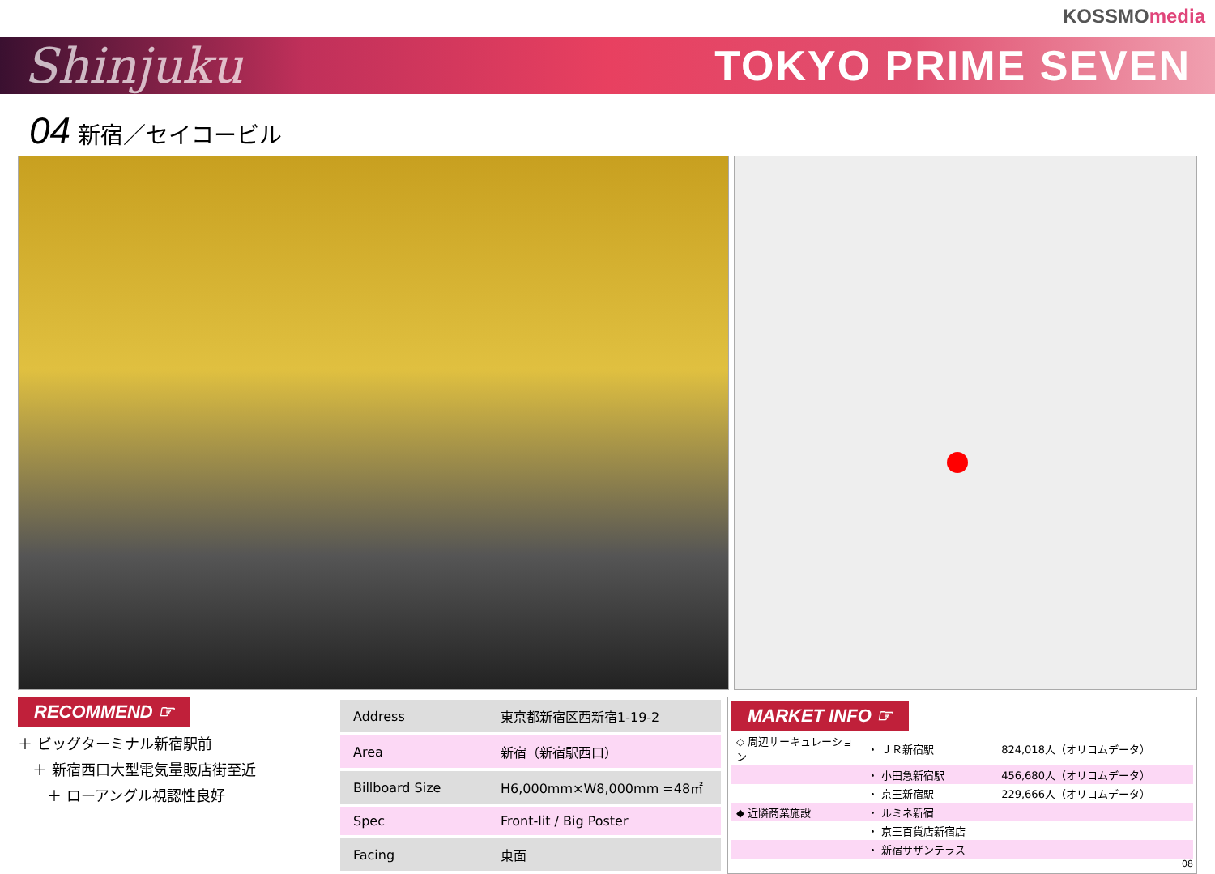KOSSMOmedia
Shinjuku
TOKYO PRIME SEVEN
04 新宿／セイコービル
RECOMMEND ☞
＋ ビッグターミナル新宿駅前
　＋ 新宿西口大型電気量販店街至近
　　＋ ローアングル視認性良好
| Address | 東京都新宿区西新宿1-19-2 |
| Area | 新宿（新宿駅西口） |
| Billboard Size | H6,000mm×W8,000mm =48㎡ |
| Spec | Front-lit / Big Poster |
| Facing | 東面 |
MARKET INFO ☞
| ◇ 周辺サーキュレーション | ・ ＪＲ新宿駅 | 824,018人（オリコムデータ） |
| | ・ 小田急新宿駅 | 456,680人（オリコムデータ） |
| | ・ 京王新宿駅 | 229,666人（オリコムデータ） |
| ◆ 近隣商業施設 | ・ ルミネ新宿 | |
| | ・ 京王百貨店新宿店 | |
| | ・ 新宿サザンテラス | |
08